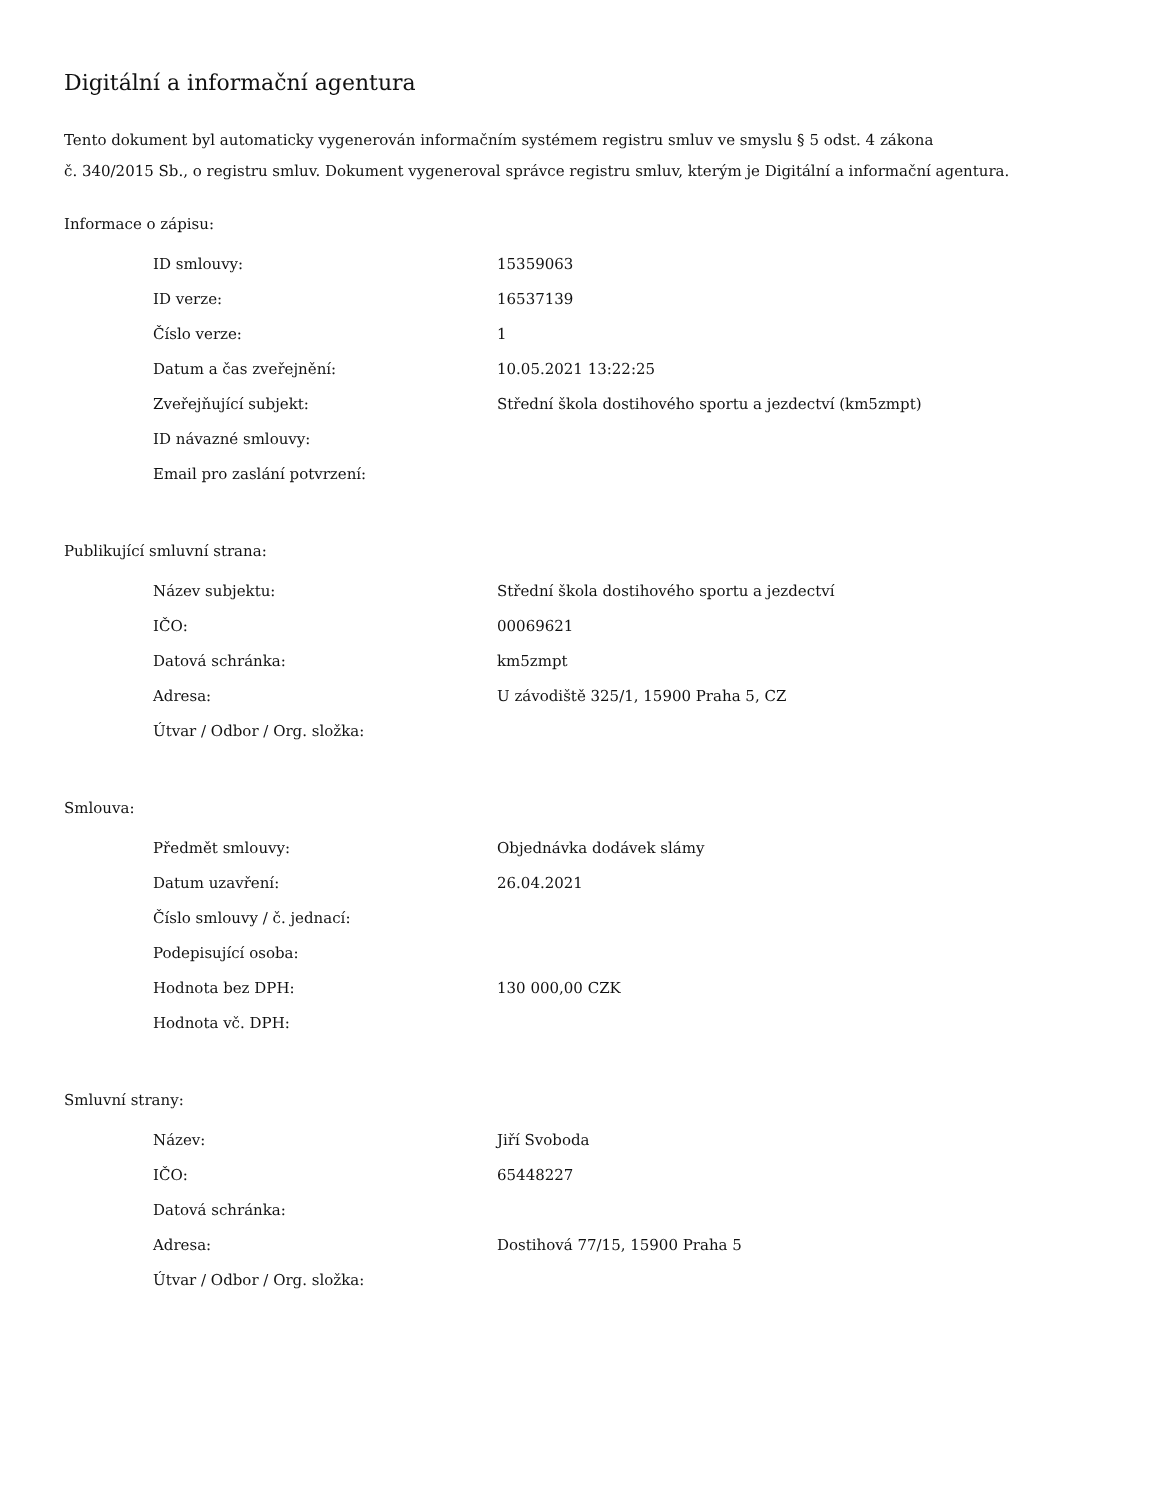Digitální a informační agentura
Tento dokument byl automaticky vygenerován informačním systémem registru smluv ve smyslu § 5 odst. 4 zákona
č. 340/2015 Sb., o registru smluv. Dokument vygeneroval správce registru smluv, kterým je Digitální a informační agentura.
Informace o zápisu:
| ID smlouvy: | 15359063 |
| ID verze: | 16537139 |
| Číslo verze: | 1 |
| Datum a čas zveřejnění: | 10.05.2021 13:22:25 |
| Zveřejňující subjekt: | Střední škola dostihového sportu a jezdectví (km5zmpt) |
| ID návazné smlouvy: | |
| Email pro zaslání potvrzení: | |
Publikující smluvní strana:
| Název subjektu: | Střední škola dostihového sportu a jezdectví |
| IČO: | 00069621 |
| Datová schránka: | km5zmpt |
| Adresa: | U závodiště 325/1, 15900 Praha 5, CZ |
| Útvar / Odbor / Org. složka: | |
Smlouva:
| Předmět smlouvy: | Objednávka dodávek slámy |
| Datum uzavření: | 26.04.2021 |
| Číslo smlouvy / č. jednací: | |
| Podepisující osoba: | |
| Hodnota bez DPH: | 130 000,00 CZK |
| Hodnota vč. DPH: | |
Smluvní strany:
| Název: | Jiří Svoboda |
| IČO: | 65448227 |
| Datová schránka: | |
| Adresa: | Dostihová 77/15, 15900 Praha 5 |
| Útvar / Odbor / Org. složka: | |